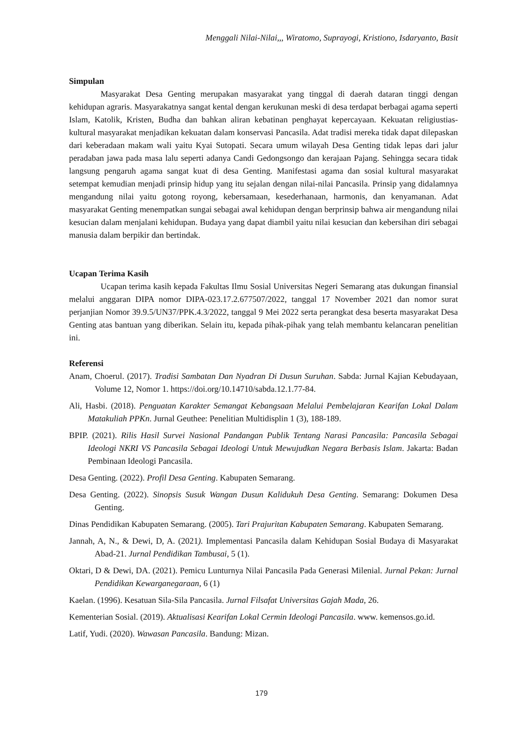Menggali Nilai-Nilai,,, Wiratomo, Suprayogi, Kristiono, Isdaryanto, Basit
Simpulan
Masyarakat Desa Genting merupakan masyarakat yang tinggal di daerah dataran tinggi dengan kehidupan agraris. Masyarakatnya sangat kental dengan kerukunan meski di desa terdapat berbagai agama seperti Islam, Katolik, Kristen, Budha dan bahkan aliran kebatinan penghayat kepercayaan. Kekuatan religiustias-kultural masyarakat menjadikan kekuatan dalam konservasi Pancasila. Adat tradisi mereka tidak dapat dilepaskan dari keberadaan makam wali yaitu Kyai Sutopati. Secara umum wilayah Desa Genting tidak lepas dari jalur peradaban jawa pada masa lalu seperti adanya Candi Gedongsongo dan kerajaan Pajang. Sehingga secara tidak langsung pengaruh agama sangat kuat di desa Genting. Manifestasi agama dan sosial kultural masyarakat setempat kemudian menjadi prinsip hidup yang itu sejalan dengan nilai-nilai Pancasila. Prinsip yang didalamnya mengandung nilai yaitu gotong royong, kebersamaan, kesederhanaan, harmonis, dan kenyamanan. Adat masyarakat Genting menempatkan sungai sebagai awal kehidupan dengan berprinsip bahwa air mengandung nilai kesucian dalam menjalani kehidupan. Budaya yang dapat diambil yaitu nilai kesucian dan kebersihan diri sebagai manusia dalam berpikir dan bertindak.
Ucapan Terima Kasih
Ucapan terima kasih kepada Fakultas Ilmu Sosial Universitas Negeri Semarang atas dukungan finansial melalui anggaran DIPA nomor DIPA-023.17.2.677507/2022, tanggal 17 November 2021 dan nomor surat perjanjian Nomor 39.9.5/UN37/PPK.4.3/2022, tanggal 9 Mei 2022 serta perangkat desa beserta masyarakat Desa Genting atas bantuan yang diberikan. Selain itu, kepada pihak-pihak yang telah membantu kelancaran penelitian ini.
Referensi
Anam, Choerul. (2017). Tradisi Sambatan Dan Nyadran Di Dusun Suruhan. Sabda: Jurnal Kajian Kebudayaan, Volume 12, Nomor 1. https://doi.org/10.14710/sabda.12.1.77-84.
Ali, Hasbi. (2018). Penguatan Karakter Semangat Kebangsaan Melalui Pembelajaran Kearifan Lokal Dalam Matakuliah PPKn. Jurnal Geuthee: Penelitian Multidisplin 1 (3), 188-189.
BPIP. (2021). Rilis Hasil Survei Nasional Pandangan Publik Tentang Narasi Pancasila: Pancasila Sebagai Ideologi NKRI VS Pancasila Sebagai Ideologi Untuk Mewujudkan Negara Berbasis Islam. Jakarta: Badan Pembinaan Ideologi Pancasila.
Desa Genting. (2022). Profil Desa Genting. Kabupaten Semarang.
Desa Genting. (2022). Sinopsis Susuk Wangan Dusun Kalidukuh Desa Genting. Semarang: Dokumen Desa Genting.
Dinas Pendidikan Kabupaten Semarang. (2005). Tari Prajuritan Kabupaten Semarang. Kabupaten Semarang.
Jannah, A, N., & Dewi, D, A. (2021). Implementasi Pancasila dalam Kehidupan Sosial Budaya di Masyarakat Abad-21. Jurnal Pendidikan Tambusai, 5 (1).
Oktari, D & Dewi, DA. (2021). Pemicu Lunturnya Nilai Pancasila Pada Generasi Milenial. Jurnal Pekan: Jurnal Pendidikan Kewarganegaraan, 6 (1)
Kaelan. (1996). Kesatuan Sila-Sila Pancasila. Jurnal Filsafat Universitas Gajah Mada, 26.
Kementerian Sosial. (2019). Aktualisasi Kearifan Lokal Cermin Ideologi Pancasila. www. kemensos.go.id.
Latif, Yudi. (2020). Wawasan Pancasila. Bandung: Mizan.
179